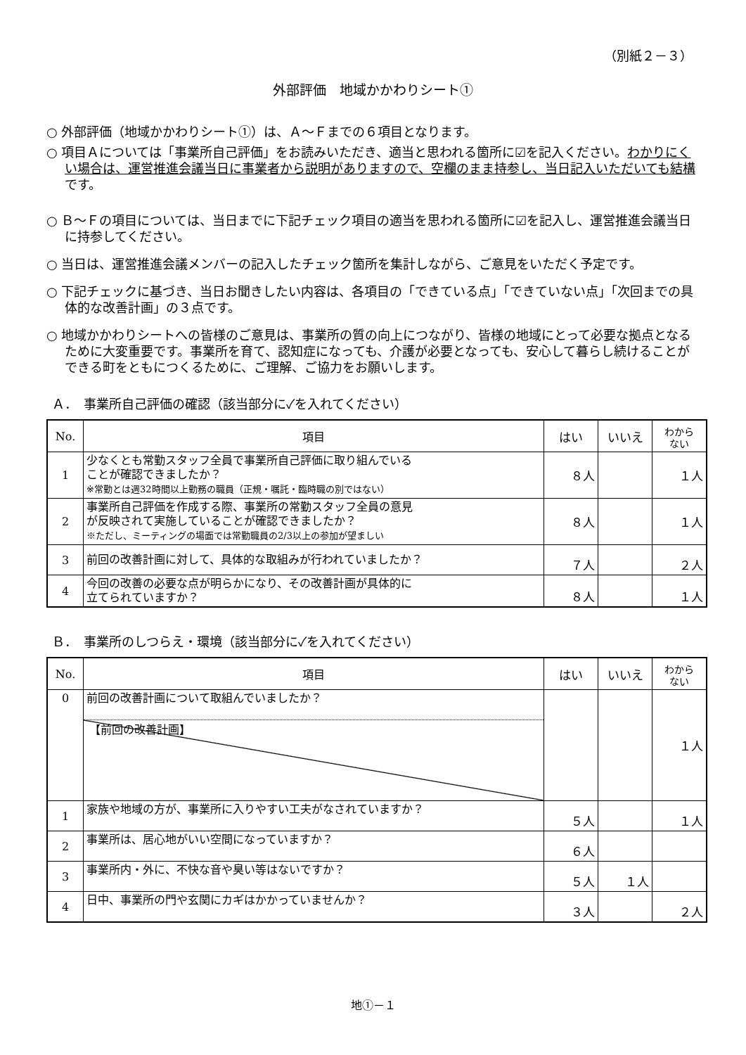（別紙２－３）
外部評価　地域かかわりシート①
○ 外部評価（地域かかわりシート①）は、Ａ～Ｆまでの６項目となります。
○ 項目Ａについては「事業所自己評価」をお読みいただき、適当と思われる箇所に☑を記入ください。わかりにくい場合は、運営推進会議当日に事業者から説明がありますので、空欄のまま持参し、当日記入いただいても結構です。
○ Ｂ～Ｆの項目については、当日までに下記チェック項目の適当を思われる箇所に☑を記入し、運営推進会議当日に持参してください。
○ 当日は、運営推進会議メンバーの記入したチェック箇所を集計しながら、ご意見をいただく予定です。
○ 下記チェックに基づき、当日お聞きしたい内容は、各項目の「できている点」「できていない点」「次回までの具体的な改善計画」の３点です。
○ 地域かかわりシートへの皆様のご意見は、事業所の質の向上につながり、皆様の地域にとって必要な拠点となるために大変重要です。事業所を育て、認知症になっても、介護が必要となっても、安心して暮らし続けることができる町をともにつくるために、ご理解、ご協力をお願いします。
Ａ．　事業所自己評価の確認（該当部分に✓を入れてください）
| No. | 項目 | はい | いいえ | わから ない |
| --- | --- | --- | --- | --- |
| 1 | 少なくとも常勤スタッフ全員で事業所自己評価に取り組んでいる ことが確認できましたか？ ※常勤とは週32時間以上勤務の職員（正規・嘱託・臨時職の別ではない） | ８人 | | １人 |
| 2 | 事業所自己評価を作成する際、事業所の常勤スタッフ全員の意見 が反映されて実施していることが確認できましたか？ ※ただし、ミーティングの場面では常勤職員の2/3以上の参加が望ましい | ８人 | | １人 |
| 3 | 前回の改善計画に対して、具体的な取組みが行われていましたか？ | ７人 | | ２人 |
| 4 | 今回の改善の必要な点が明らかになり、その改善計画が具体的に 立てられていますか？ | ８人 | | １人 |
Ｂ．　事業所のしつらえ・環境（該当部分に✓を入れてください）
| No. | 項目 | はい | いいえ | わから ない |
| --- | --- | --- | --- | --- |
| 0 | 前回の改善計画について取組んでいましたか？ 【前回の改善計画】 | | | １人 |
| 1 | 家族や地域の方が、事業所に入りやすい工夫がなされていますか？ | ５人 | | １人 |
| 2 | 事業所は、居心地がいい空間になっていますか？ | ６人 | | |
| 3 | 事業所内・外に、不快な音や臭い等はないですか？ | ５人 | １人 | |
| 4 | 日中、事業所の門や玄関にカギはかかっていませんか？ | ３人 | | ２人 |
地①－１